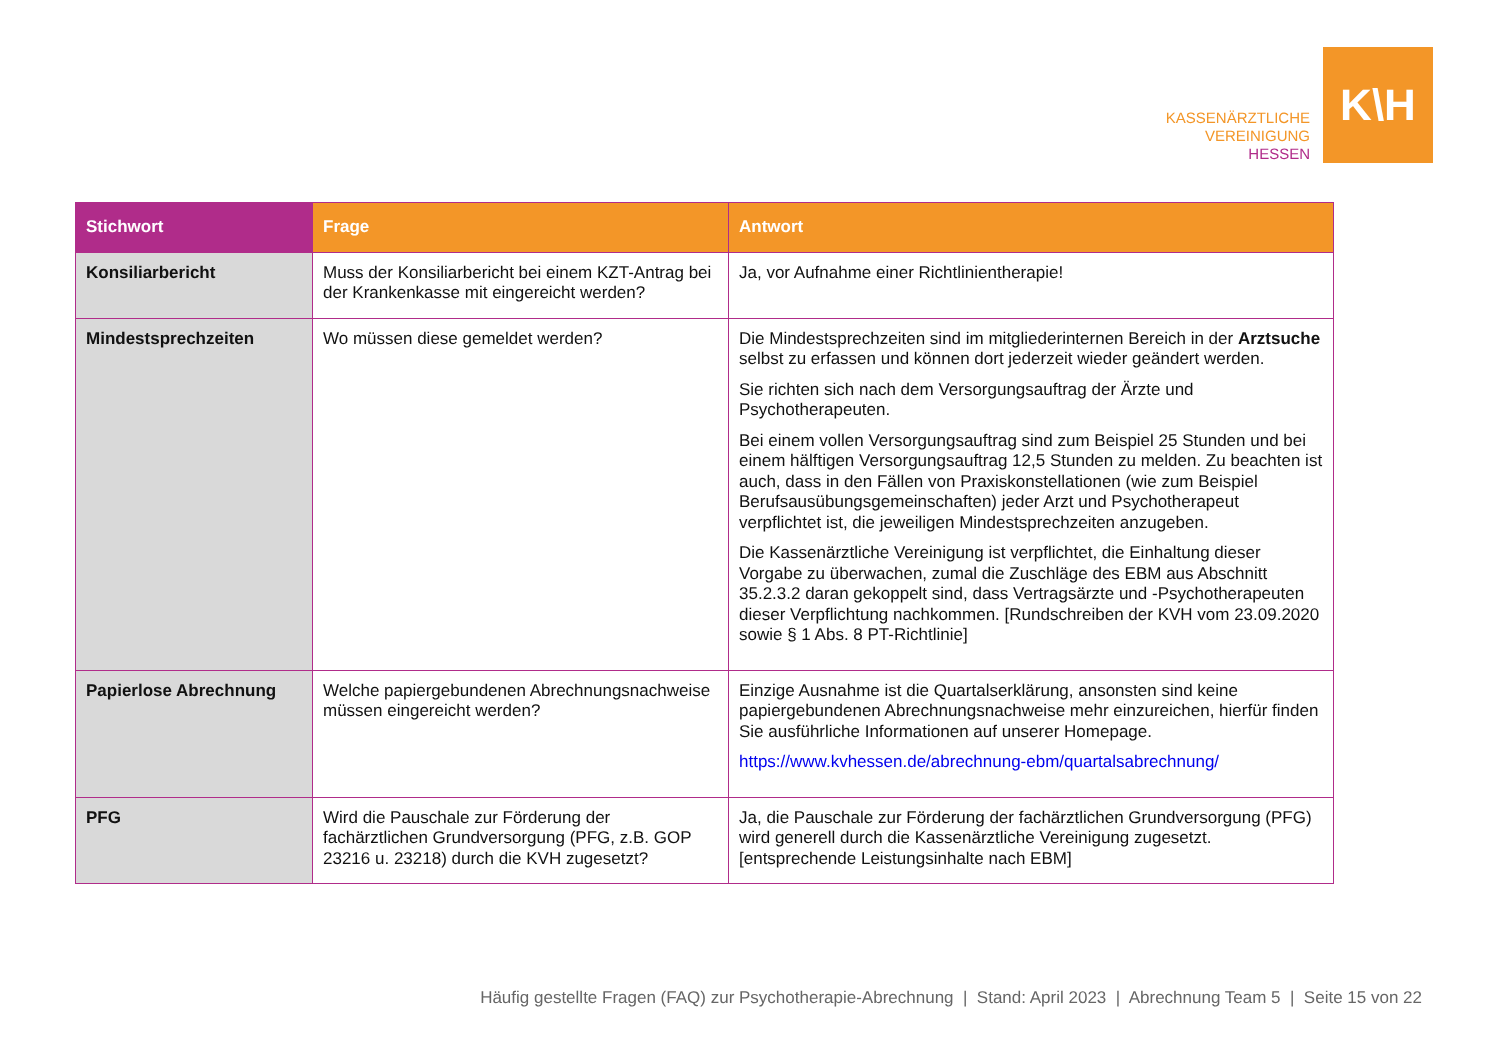KASSENÄRZTLICHE
VEREINIGUNG
HESSEN
K\H
| Stichwort | Frage | Antwort |
| --- | --- | --- |
| Konsiliarbericht | Muss der Konsiliarbericht bei einem KZT-Antrag bei der Krankenkasse mit eingereicht werden? | Ja, vor Aufnahme einer Richtlinientherapie! |
| Mindestsprechzeiten | Wo müssen diese gemeldet werden? | Die Mindestsprechzeiten sind im mitgliederinternen Bereich in der Arztsuche selbst zu erfassen und können dort jederzeit wieder geändert werden. Sie richten sich nach dem Versorgungsauftrag der Ärzte und Psychotherapeuten. Bei einem vollen Versorgungsauftrag sind zum Beispiel 25 Stunden und bei einem hälftigen Versorgungsauftrag 12,5 Stunden zu melden. Zu beachten ist auch, dass in den Fällen von Praxiskonstellationen (wie zum Beispiel Berufsausübungsgemeinschaften) jeder Arzt und Psychotherapeut verpflichtet ist, die jeweiligen Mindestsprechzeiten anzugeben. Die Kassenärztliche Vereinigung ist verpflichtet, die Einhaltung dieser Vorgabe zu überwachen, zumal die Zuschläge des EBM aus Abschnitt 35.2.3.2 daran gekoppelt sind, dass Vertragsärzte und -Psychotherapeuten dieser Verpflichtung nachkommen. [Rundschreiben der KVH vom 23.09.2020 sowie § 1 Abs. 8 PT-Richtlinie] |
| Papierlose Abrechnung | Welche papiergebundenen Abrechnungsnachweise müssen eingereicht werden? | Einzige Ausnahme ist die Quartalserklärung, ansonsten sind keine papiergebundenen Abrechnungsnachweise mehr einzureichen, hierfür finden Sie ausführliche Informationen auf unserer Homepage. https://www.kvhessen.de/abrechnung-ebm/quartalsabrechnung/ |
| PFG | Wird die Pauschale zur Förderung der fachärztlichen Grundversorgung (PFG, z.B. GOP 23216 u. 23218) durch die KVH zugesetzt? | Ja, die Pauschale zur Förderung der fachärztlichen Grundversorgung (PFG) wird generell durch die Kassenärztliche Vereinigung zugesetzt. [entsprechende Leistungsinhalte nach EBM] |
Häufig gestellte Fragen (FAQ) zur Psychotherapie-Abrechnung | Stand: April 2023 | Abrechnung Team 5 | Seite 15 von 22